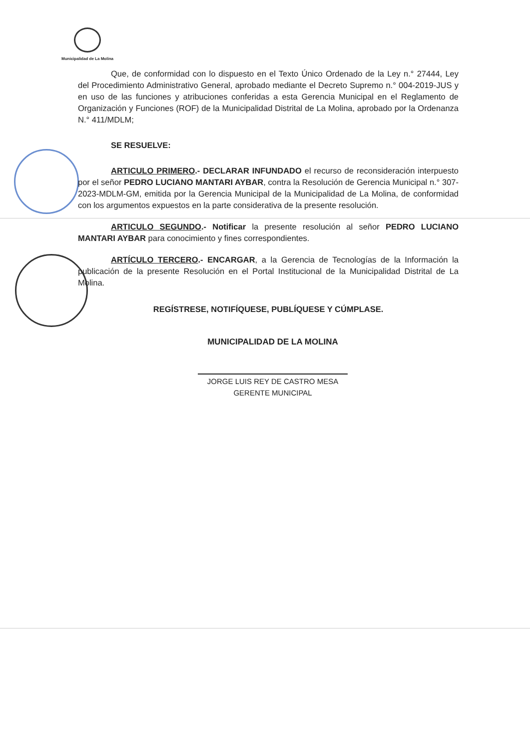Municipalidad de La Molina
Que, de conformidad con lo dispuesto en el Texto Único Ordenado de la Ley n.° 27444, Ley del Procedimiento Administrativo General, aprobado mediante el Decreto Supremo n.° 004-2019-JUS y en uso de las funciones y atribuciones conferidas a esta Gerencia Municipal en el Reglamento de Organización y Funciones (ROF) de la Municipalidad Distrital de La Molina, aprobado por la Ordenanza N.° 411/MDLM;
SE RESUELVE:
ARTICULO PRIMERO.- DECLARAR INFUNDADO el recurso de reconsideración interpuesto por el señor PEDRO LUCIANO MANTARI AYBAR, contra la Resolución de Gerencia Municipal n.° 307-2023-MDLM-GM, emitida por la Gerencia Municipal de la Municipalidad de La Molina, de conformidad con los argumentos expuestos en la parte considerativa de la presente resolución.
ARTICULO SEGUNDO.- Notificar la presente resolución al señor PEDRO LUCIANO MANTARI AYBAR para conocimiento y fines correspondientes.
ARTÍCULO TERCERO.- ENCARGAR, a la Gerencia de Tecnologías de la Información la publicación de la presente Resolución en el Portal Institucional de la Municipalidad Distrital de La Molina.
REGÍSTRESE, NOTIFÍQUESE, PUBLÍQUESE Y CÚMPLASE.
MUNICIPALIDAD DE LA MOLINA
JORGE LUIS REY DE CASTRO MESA
GERENTE MUNICIPAL